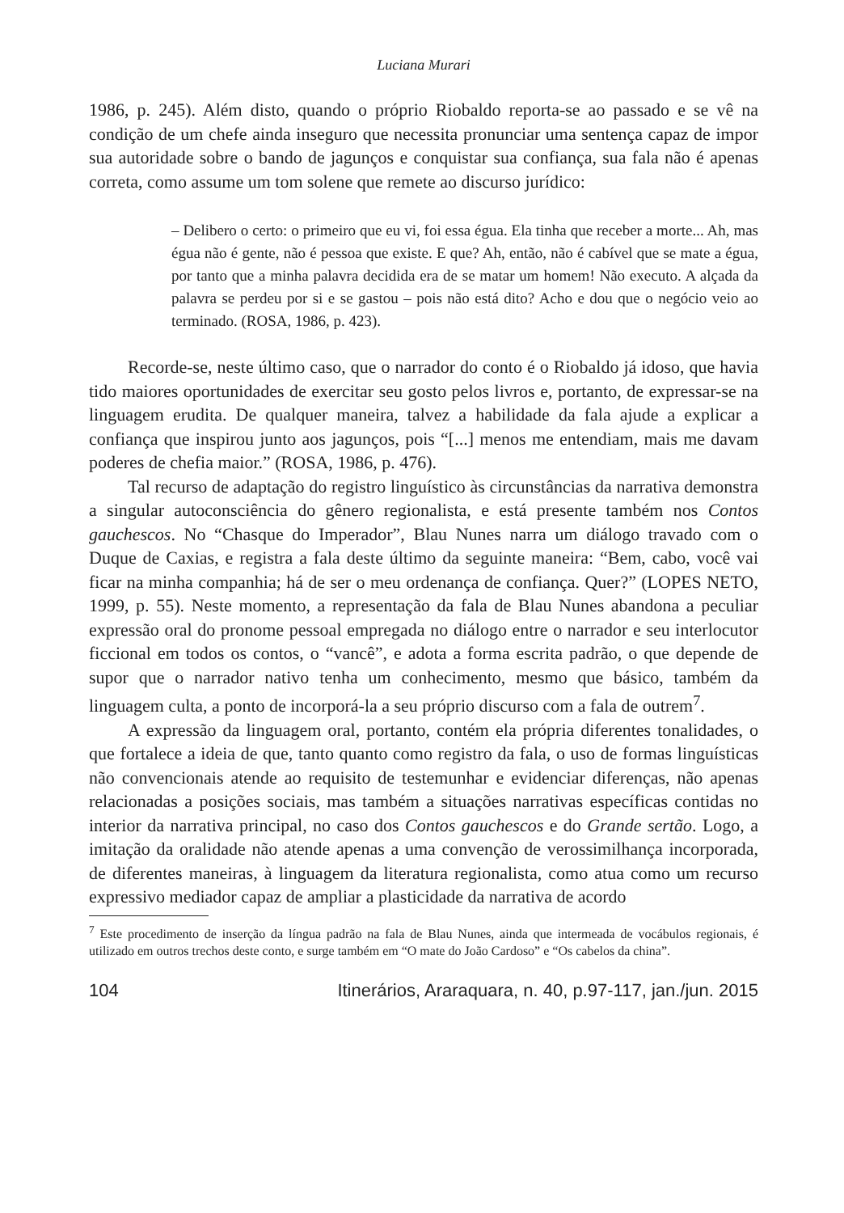Luciana Murari
1986, p. 245). Além disto, quando o próprio Riobaldo reporta-se ao passado e se vê na condição de um chefe ainda inseguro que necessita pronunciar uma sentença capaz de impor sua autoridade sobre o bando de jagunços e conquistar sua confiança, sua fala não é apenas correta, como assume um tom solene que remete ao discurso jurídico:
– Delibero o certo: o primeiro que eu vi, foi essa égua. Ela tinha que receber a morte... Ah, mas égua não é gente, não é pessoa que existe. E que? Ah, então, não é cabível que se mate a égua, por tanto que a minha palavra decidida era de se matar um homem! Não executo. A alçada da palavra se perdeu por si e se gastou – pois não está dito? Acho e dou que o negócio veio ao terminado. (ROSA, 1986, p. 423).
Recorde-se, neste último caso, que o narrador do conto é o Riobaldo já idoso, que havia tido maiores oportunidades de exercitar seu gosto pelos livros e, portanto, de expressar-se na linguagem erudita. De qualquer maneira, talvez a habilidade da fala ajude a explicar a confiança que inspirou junto aos jagunços, pois “[...] menos me entendiam, mais me davam poderes de chefia maior.” (ROSA, 1986, p. 476).
Tal recurso de adaptação do registro linguístico às circunstâncias da narrativa demonstra a singular autoconsciência do gênero regionalista, e está presente também nos Contos gauchescos. No “Chasque do Imperador”, Blau Nunes narra um diálogo travado com o Duque de Caxias, e registra a fala deste último da seguinte maneira: “Bem, cabo, você vai ficar na minha companhia; há de ser o meu ordenança de confiança. Quer?” (LOPES NETO, 1999, p. 55). Neste momento, a representação da fala de Blau Nunes abandona a peculiar expressão oral do pronome pessoal empregada no diálogo entre o narrador e seu interlocutor ficcional em todos os contos, o “vancê”, e adota a forma escrita padrão, o que depende de supor que o narrador nativo tenha um conhecimento, mesmo que básico, também da linguagem culta, a ponto de incorporá-la a seu próprio discurso com a fala de outrem<sup>7</sup>.
A expressão da linguagem oral, portanto, contém ela própria diferentes tonalidades, o que fortalece a ideia de que, tanto quanto como registro da fala, o uso de formas linguísticas não convencionais atende ao requisito de testemunhar e evidenciar diferenças, não apenas relacionadas a posições sociais, mas também a situações narrativas específicas contidas no interior da narrativa principal, no caso dos Contos gauchescos e do Grande sertão. Logo, a imitação da oralidade não atende apenas a uma convenção de verossimilhança incorporada, de diferentes maneiras, à linguagem da literatura regionalista, como atua como um recurso expressivo mediador capaz de ampliar a plasticidade da narrativa de acordo
<sup>7</sup> Este procedimento de inserção da língua padrão na fala de Blau Nunes, ainda que intermeada de vocábulos regionais, é utilizado em outros trechos deste conto, e surge também em “O mate do João Cardoso” e “Os cabelos da china”.
104 Itinerários, Araraquara, n. 40, p.97-117, jan./jun. 2015